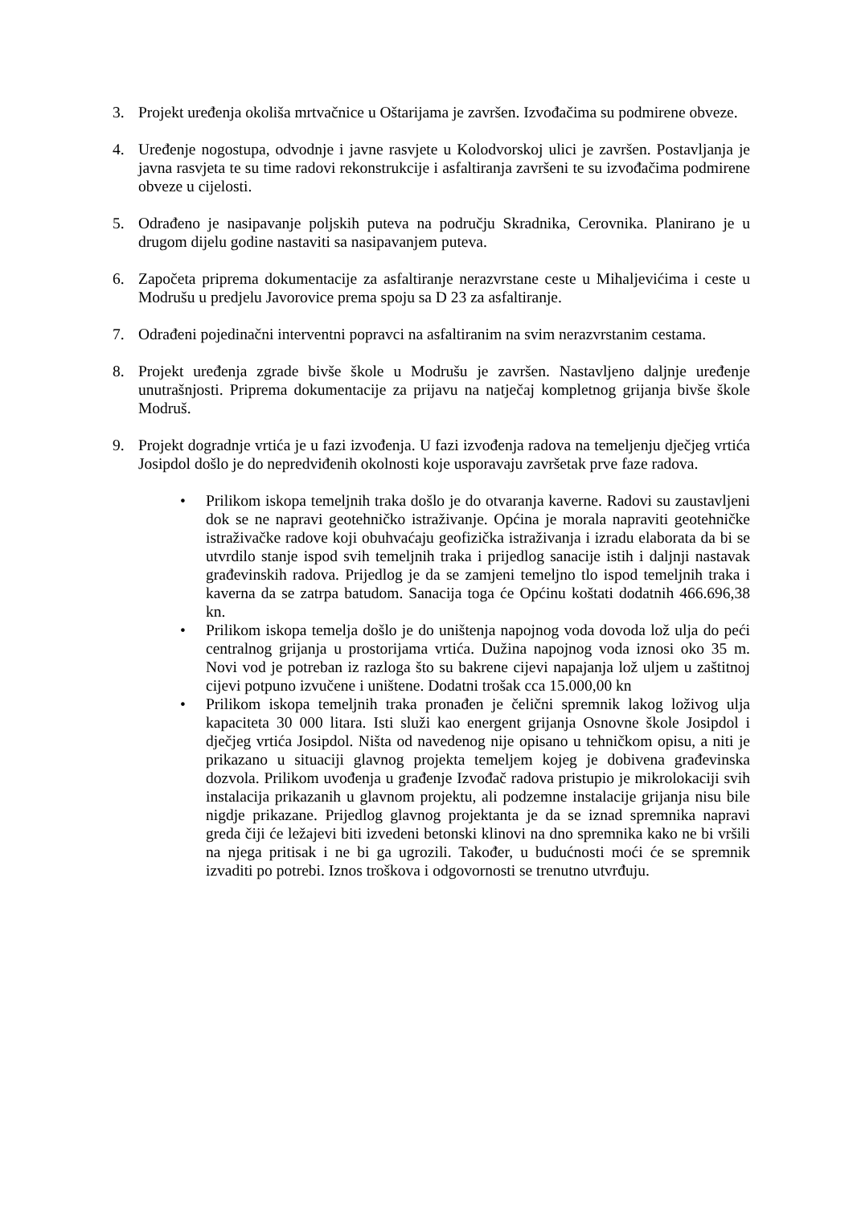3. Projekt uređenja okoliša mrtvačnice u Oštarijama je završen. Izvođačima su podmirene obveze.
4. Uređenje nogostupa, odvodnje i javne rasvjete u Kolodvorskoj ulici je završen. Postavljanja je javna rasvjeta te su time radovi rekonstrukcije i asfaltiranja završeni te su izvođačima podmirene obveze u cijelosti.
5. Odrađeno je nasipavanje poljskih puteva na području Skradnika, Cerovnika. Planirano je u drugom dijelu godine nastaviti sa nasipavanjem puteva.
6. Započeta priprema dokumentacije za asfaltiranje nerazvrstane ceste u Mihaljevićima i ceste u Modrušu u predjelu Javorovice prema spoju sa D 23 za asfaltiranje.
7. Odrađeni pojedinačni interventni popravci na asfaltiranim na svim nerazvrstanim cestama.
8. Projekt uređenja zgrade bivše škole u Modrušu je završen. Nastavljeno daljnje uređenje unutrašnjosti. Priprema dokumentacije za prijavu na natječaj kompletnog grijanja bivše škole Modruš.
9. Projekt dogradnje vrtića je u fazi izvođenja. U fazi izvođenja radova na temeljenju dječjeg vrtića Josipdol došlo je do nepredviđenih okolnosti koje usporavaju završetak prve faze radova.
• Prilikom iskopa temeljnih traka došlo je do otvaranja kaverne. Radovi su zaustavljeni dok se ne napravi geotehničko istraživanje. Općina je morala napraviti geotehničke istraživačke radove koji obuhvaćaju geofizička istraživanja i izradu elaborata da bi se utvrdilo stanje ispod svih temeljnih traka i prijedlog sanacije istih i daljnji nastavak građevinskih radova. Prijedlog je da se zamjeni temeljno tlo ispod temeljnih traka i kaverna da se zatrpa batudom. Sanacija toga će Općinu koštati dodatnih 466.696,38 kn.
• Prilikom iskopa temelja došlo je do uništenja napojnog voda dovoda lož ulja do peći centralnog grijanja u prostorijama vrtića. Dužina napojnog voda iznosi oko 35 m. Novi vod je potreban iz razloga što su bakrene cijevi napajanja lož uljem u zaštitnoj cijevi potpuno izvučene i uništene. Dodatni trošak cca 15.000,00 kn
• Prilikom iskopa temeljnih traka pronađen je čelični spremnik lakog loživog ulja kapaciteta 30 000 litara. Isti služi kao energent grijanja Osnovne škole Josipdol i dječjeg vrtića Josipdol. Ništa od navedenog nije opisano u tehničkom opisu, a niti je prikazano u situaciji glavnog projekta temeljem kojeg je dobivena građevinska dozvola. Prilikom uvođenja u građenje Izvođač radova pristupio je mikrolokaciji svih instalacija prikazanih u glavnom projektu, ali podzemne instalacije grijanja nisu bile nigdje prikazane. Prijedlog glavnog projektanta je da se iznad spremnika napravi greda čiji će ležajevi biti izvedeni betonski klinovi na dno spremnika kako ne bi vršili na njega pritisak i ne bi ga ugrozili. Također, u budućnosti moći će se spremnik izvaditi po potrebi. Iznos troškova i odgovornosti se trenutno utvrđuju.